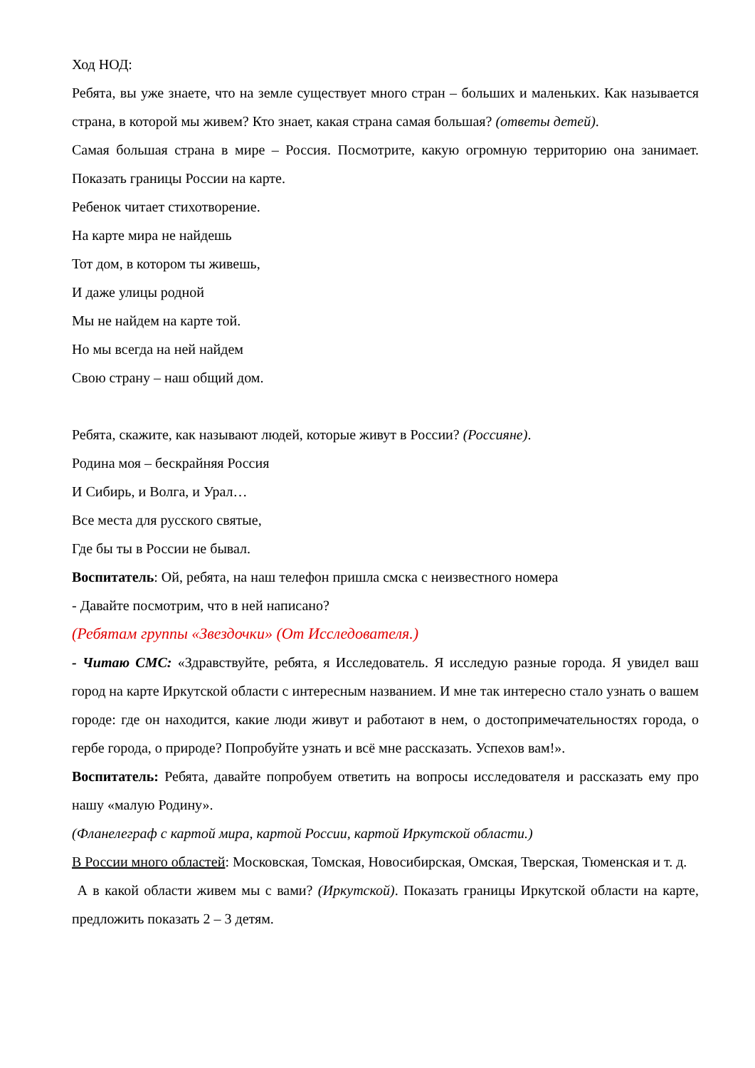Ход НОД:
Ребята, вы уже знаете, что на земле существует много стран – больших и маленьких. Как называется страна, в которой мы живем? Кто знает, какая страна самая большая? (ответы детей).
Самая большая страна в мире – Россия. Посмотрите, какую огромную территорию она занимает. Показать границы России на карте.
Ребенок читает стихотворение.
На карте мира не найдешь
Тот дом, в котором ты живешь,
И даже улицы родной
Мы не найдем на карте той.
Но мы всегда на ней найдем
Свою страну – наш общий дом.
Ребята, скажите, как называют людей, которые живут в России? (Россияне).
Родина моя – бескрайняя Россия
И Сибирь, и Волга, и Урал…
Все места для русского святые,
Где бы ты в России не бывал.
Воспитатель: Ой, ребята, на наш телефон пришла смска с неизвестного номера
- Давайте посмотрим, что в ней написано?
(Ребятам группы «Звездочки» (От Исследователя.)
- Читаю СМС: «Здравствуйте, ребята, я Исследователь. Я исследую разные города. Я увидел ваш город на карте Иркутской области с интересным названием. И мне так интересно стало узнать о вашем городе: где он находится, какие люди живут и работают в нем, о достопримечательностях города, о гербе города, о природе? Попробуйте узнать и всё мне рассказать. Успехов вам!».
Воспитатель: Ребята, давайте попробуем ответить на вопросы исследователя и рассказать ему про нашу «малую Родину».
(Фланелеграф с картой мира, картой России, картой Иркутской области.)
В России много областей: Московская, Томская, Новосибирская, Омская, Тверская, Тюменская и т. д.
А в какой области живем мы с вами? (Иркутской). Показать границы Иркутской области на карте, предложить показать 2 – 3 детям.